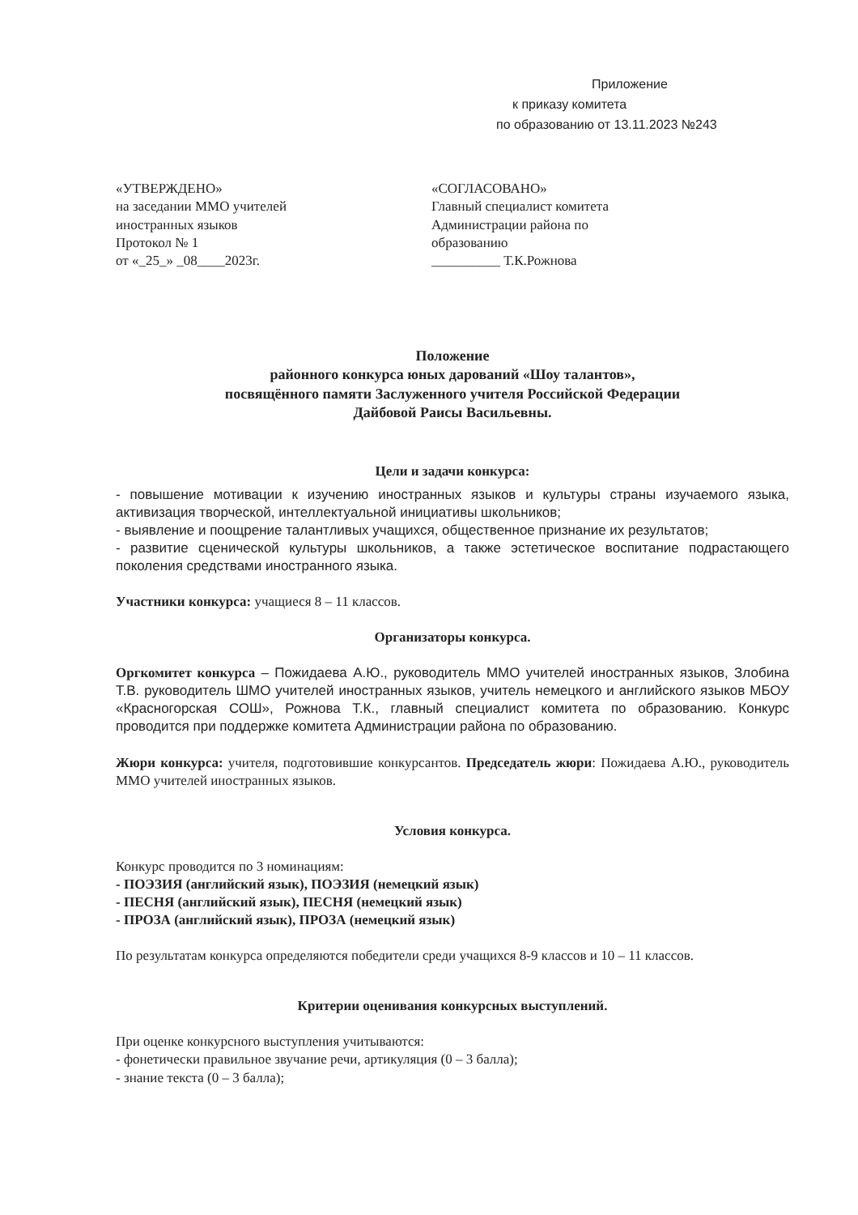Приложение
к приказу комитета
по образованию от 13.11.2023 №243
«УТВЕРЖДЕНО»
на заседании ММО учителей
иностранных языков
Протокол № 1
от «_25_» _08____2023г.
«СОГЛАСОВАНО»
Главный специалист комитета
Администрации района по
образованию
__________ Т.К.Рожнова
Положение
районного конкурса юных дарований «Шоу талантов»,
посвящённого памяти Заслуженного учителя Российской Федерации
Дайбовой Раисы Васильевны.
Цели и задачи конкурса:
- повышение мотивации к изучению иностранных языков и культуры страны изучаемого языка, активизация творческой, интеллектуальной инициативы школьников;
- выявление и поощрение талантливых учащихся, общественное признание их результатов;
- развитие сценической культуры школьников, а также эстетическое воспитание подрастающего поколения средствами иностранного языка.
Участники конкурса: учащиеся 8 – 11 классов.
Организаторы конкурса.
Оргкомитет конкурса – Пожидаева А.Ю., руководитель ММО учителей иностранных языков, Злобина Т.В. руководитель ШМО учителей иностранных языков, учитель немецкого и английского языков МБОУ «Красногорская СОШ», Рожнова Т.К., главный специалист комитета по образованию. Конкурс проводится при поддержке комитета Администрации района по образованию.
Жюри конкурса: учителя, подготовившие конкурсантов. Председатель жюри: Пожидаева А.Ю., руководитель ММО учителей иностранных языков.
Условия конкурса.
Конкурс проводится по 3 номинациям:
- ПОЭЗИЯ (английский язык), ПОЭЗИЯ (немецкий язык)
- ПЕСНЯ (английский язык), ПЕСНЯ (немецкий язык)
- ПРОЗА (английский язык), ПРОЗА (немецкий язык)
По результатам конкурса определяются победители среди учащихся 8-9 классов и 10 – 11 классов.
Критерии оценивания конкурсных выступлений.
При оценке конкурсного выступления учитываются:
- фонетически правильное звучание речи, артикуляция (0 – 3 балла);
- знание текста (0 – 3 балла);